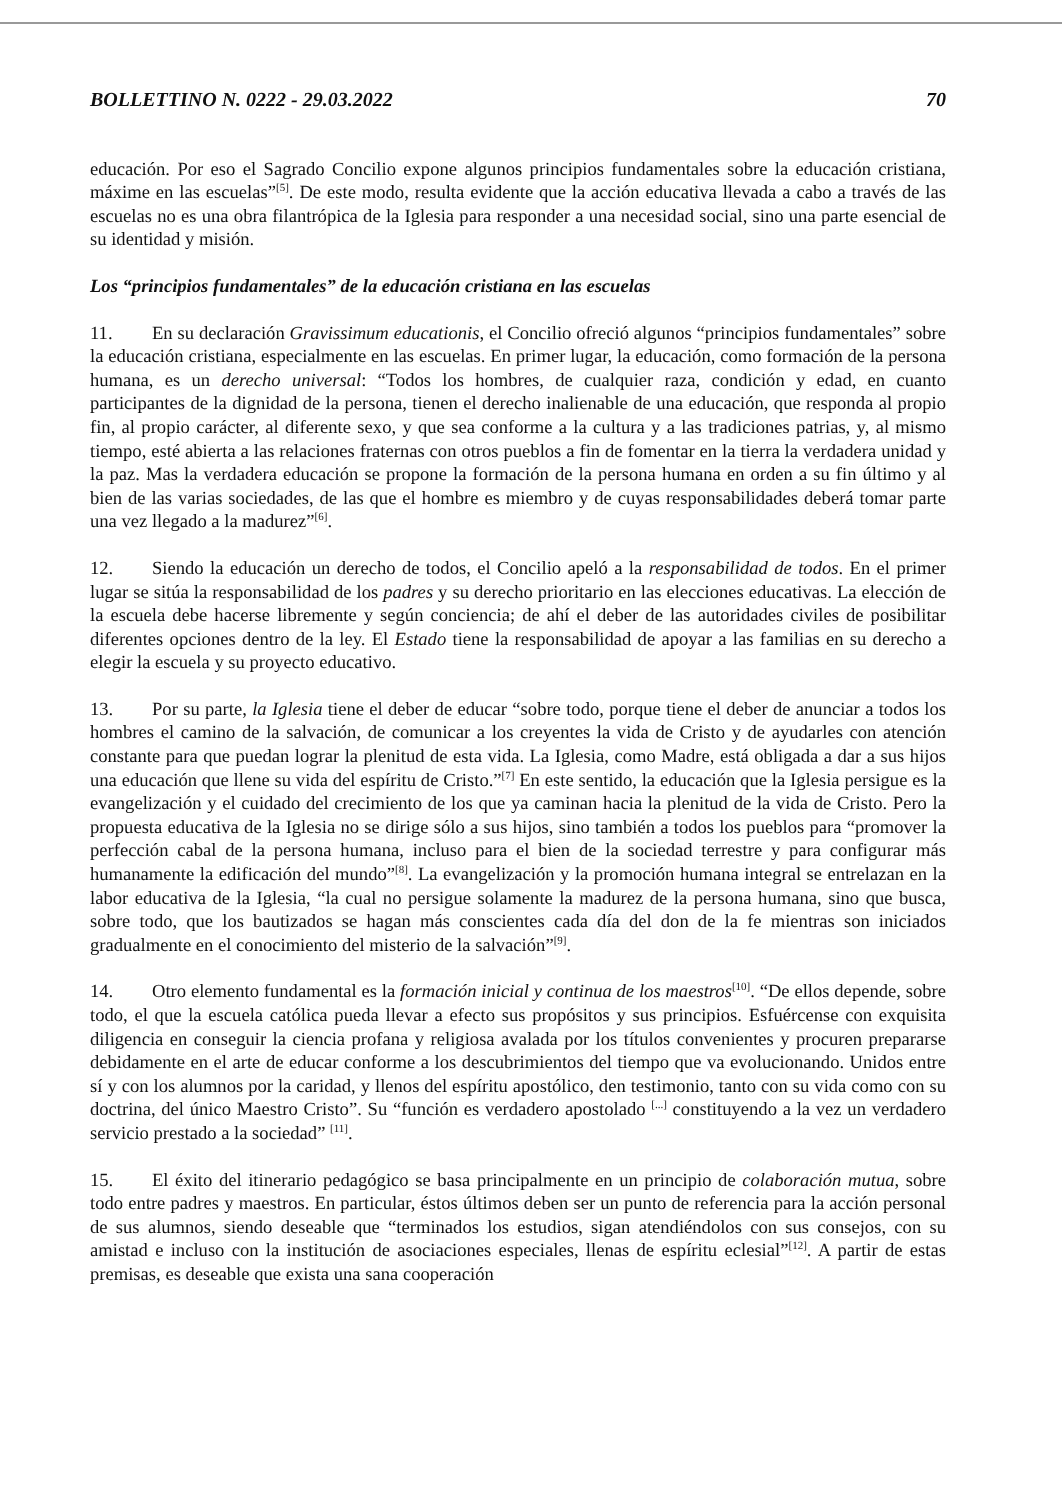BOLLETTINO N. 0222 - 29.03.2022 70
educación. Por eso el Sagrado Concilio expone algunos principios fundamentales sobre la educación cristiana, máxime en las escuelas”<sup>[5]</sup>. De este modo, resulta evidente que la acción educativa llevada a cabo a través de las escuelas no es una obra filantrópica de la Iglesia para responder a una necesidad social, sino una parte esencial de su identidad y misión.
Los “principios fundamentales” de la educación cristiana en las escuelas
11. En su declaración Gravissimum educationis, el Concilio ofreció algunos “principios fundamentales” sobre la educación cristiana, especialmente en las escuelas. En primer lugar, la educación, como formación de la persona humana, es un derecho universal: “Todos los hombres, de cualquier raza, condición y edad, en cuanto participantes de la dignidad de la persona, tienen el derecho inalienable de una educación, que responda al propio fin, al propio carácter, al diferente sexo, y que sea conforme a la cultura y a las tradiciones patrias, y, al mismo tiempo, esté abierta a las relaciones fraternas con otros pueblos a fin de fomentar en la tierra la verdadera unidad y la paz. Mas la verdadera educación se propone la formación de la persona humana en orden a su fin último y al bien de las varias sociedades, de las que el hombre es miembro y de cuyas responsabilidades deberá tomar parte una vez llegado a la madurez”<sup>[6]</sup>.
12. Siendo la educación un derecho de todos, el Concilio apeló a la responsabilidad de todos. En el primer lugar se sitúa la responsabilidad de los padres y su derecho prioritario en las elecciones educativas. La elección de la escuela debe hacerse libremente y según conciencia; de ahí el deber de las autoridades civiles de posibilitar diferentes opciones dentro de la ley. El Estado tiene la responsabilidad de apoyar a las familias en su derecho a elegir la escuela y su proyecto educativo.
13. Por su parte, la Iglesia tiene el deber de educar “sobre todo, porque tiene el deber de anunciar a todos los hombres el camino de la salvación, de comunicar a los creyentes la vida de Cristo y de ayudarles con atención constante para que puedan lograr la plenitud de esta vida. La Iglesia, como Madre, está obligada a dar a sus hijos una educación que llene su vida del espíritu de Cristo.”<sup>[7]</sup> En este sentido, la educación que la Iglesia persigue es la evangelización y el cuidado del crecimiento de los que ya caminan hacia la plenitud de la vida de Cristo. Pero la propuesta educativa de la Iglesia no se dirige sólo a sus hijos, sino también a todos los pueblos para “promover la perfección cabal de la persona humana, incluso para el bien de la sociedad terrestre y para configurar más humanamente la edificación del mundo”<sup>[8]</sup>. La evangelización y la promoción humana integral se entrelazan en la labor educativa de la Iglesia, “la cual no persigue solamente la madurez de la persona humana, sino que busca, sobre todo, que los bautizados se hagan más conscientes cada día del don de la fe mientras son iniciados gradualmente en el conocimiento del misterio de la salvación”<sup>[9]</sup>.
14. Otro elemento fundamental es la formación inicial y continua de los maestros<sup>[10]</sup>. “De ellos depende, sobre todo, el que la escuela católica pueda llevar a efecto sus propósitos y sus principios. Esfuércense con exquisita diligencia en conseguir la ciencia profana y religiosa avalada por los títulos convenientes y procuren prepararse debidamente en el arte de educar conforme a los descubrimientos del tiempo que va evolucionando. Unidos entre sí y con los alumnos por la caridad, y llenos del espíritu apostólico, den testimonio, tanto con su vida como con su doctrina, del único Maestro Cristo”. Su “función es verdadero apostolado <sup>[...]</sup> constituyendo a la vez un verdadero servicio prestado a la sociedad” <sup>[11]</sup>.
15. El éxito del itinerario pedagógico se basa principalmente en un principio de colaboración mutua, sobre todo entre padres y maestros. En particular, éstos últimos deben ser un punto de referencia para la acción personal de sus alumnos, siendo deseable que “terminados los estudios, sigan atendiéndolos con sus consejos, con su amistad e incluso con la institución de asociaciones especiales, llenas de espíritu eclesial”<sup>[12]</sup>. A partir de estas premisas, es deseable que exista una sana cooperación